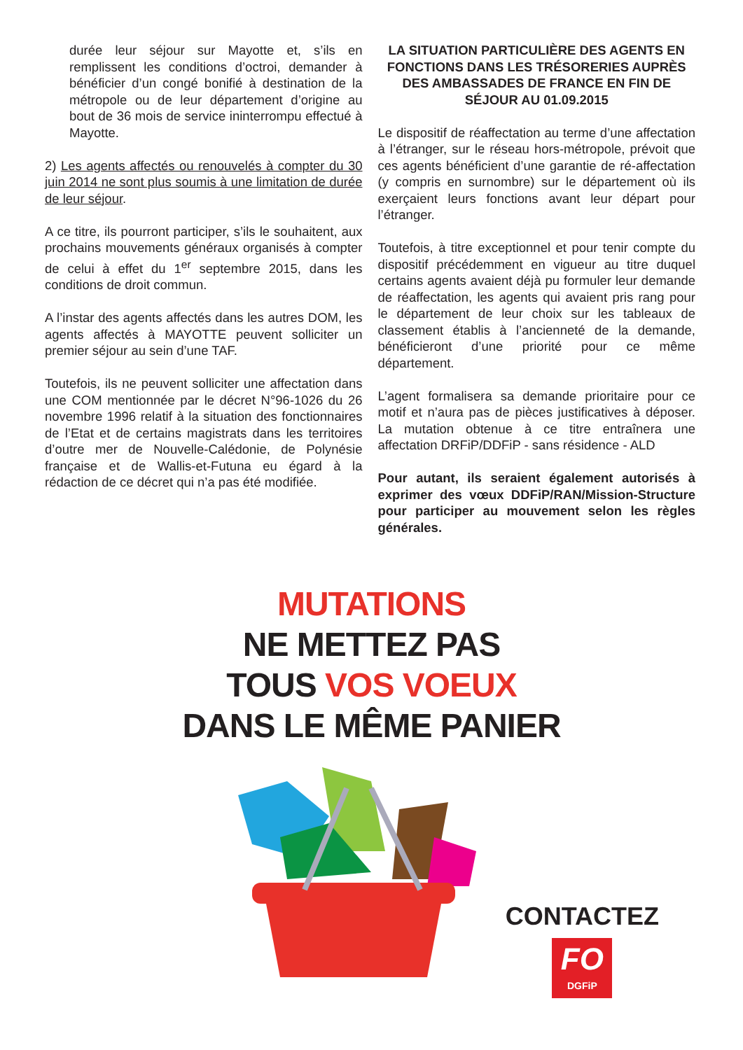durée leur séjour sur Mayotte et, s’ils en remplissent les conditions d’octroi, demander à bénéficier d’un congé bonifié à destination de la métropole ou de leur département d’origine au bout de 36 mois de service ininterrompu effectué à Mayotte.
2) Les agents affectés ou renouvelés à compter du 30 juin 2014 ne sont plus soumis à une limitation de durée de leur séjour.
A ce titre, ils pourront participer, s’ils le souhaitent, aux prochains mouvements généraux organisés à compter de celui à effet du 1<sup>er</sup> septembre 2015, dans les conditions de droit commun.
A l’instar des agents affectés dans les autres DOM, les agents affectés à MAYOTTE peuvent solliciter un premier séjour au sein d’une TAF.
Toutefois, ils ne peuvent solliciter une affectation dans une COM mentionnée par le décret N°96-1026 du 26 novembre 1996 relatif à la situation des fonctionnaires de l’Etat et de certains magistrats dans les territoires d’outre mer de Nouvelle-Calédonie, de Polynésie française et de Wallis-et-Futuna eu égard à la rédaction de ce décret qui n’a pas été modifiée.
LA SITUATION PARTICULIÈRE DES AGENTS EN FONCTIONS DANS LES TRÉSORERIES AUPRÈS DES AMBASSADES DE FRANCE EN FIN DE SÉJOUR AU 01.09.2015
Le dispositif de réaffectation au terme d’une affectation à l’étranger, sur le réseau hors-métropole, prévoit que ces agents bénéficient d’une garantie de ré-affectation (y compris en surnombre) sur le département où ils exerçaient leurs fonctions avant leur départ pour l’étranger.
Toutefois, à titre exceptionnel et pour tenir compte du dispositif précédemment en vigueur au titre duquel certains agents avaient déjà pu formuler leur demande de réaffectation, les agents qui avaient pris rang pour le département de leur choix sur les tableaux de classement établis à l’ancienneté de la demande, bénéficieront d’une priorité pour ce même département.
L’agent formalisera sa demande prioritaire pour ce motif et n’aura pas de pièces justificatives à déposer. La mutation obtenue à ce titre entraînera une affectation DRFiP/DDFiP - sans résidence - ALD
Pour autant, ils seraient également autorisés à exprimer des vœux DDFiP/RAN/Mission-Structure pour participer au mouvement selon les règles générales.
MUTATIONS
NE METTEZ PAS
TOUS VOS VOEUX
DANS LE MÊME PANIER
CONTACTEZ
FO
DGFiP